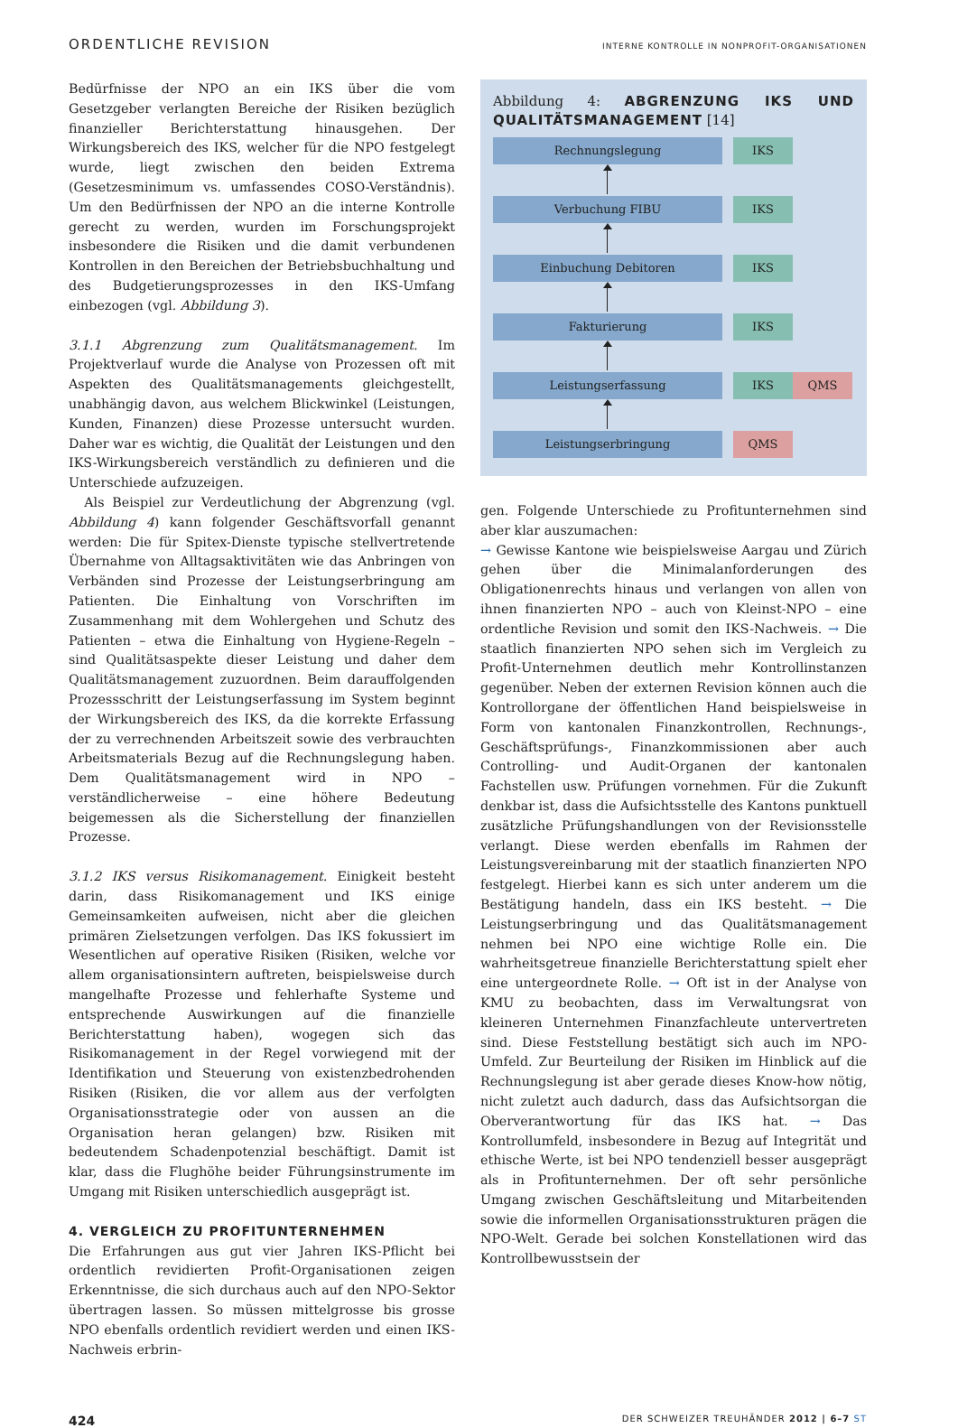ORDENTLICHE REVISION INTERNE KONTROLLE IN NONPROFIT-ORGANISATIONEN
Bedürfnisse der NPO an ein IKS über die vom Gesetzgeber verlangten Bereiche der Risiken bezüglich finanzieller Berichterstattung hinausgehen. Der Wirkungsbereich des IKS, welcher für die NPO festgelegt wurde, liegt zwischen den beiden Extrema (Gesetzesminimum vs. umfassendes COSO-Verständnis). Um den Bedürfnissen der NPO an die interne Kontrolle gerecht zu werden, wurden im Forschungsprojekt insbesondere die Risiken und die damit verbundenen Kontrollen in den Bereichen der Betriebsbuchhaltung und des Budgetierungsprozesses in den IKS-Umfang einbezogen (vgl. Abbildung 3).
3.1.1 Abgrenzung zum Qualitätsmanagement. Im Projektverlauf wurde die Analyse von Prozessen oft mit Aspekten des Qualitätsmanagements gleichgestellt, unabhängig davon, aus welchem Blickwinkel (Leistungen, Kunden, Finanzen) diese Prozesse untersucht wurden. Daher war es wichtig, die Qualität der Leistungen und den IKS-Wirkungsbereich verständlich zu definieren und die Unterschiede aufzuzeigen.
Als Beispiel zur Verdeutlichung der Abgrenzung (vgl. Abbildung 4) kann folgender Geschäftsvorfall genannt werden: Die für Spitex-Dienste typische stellvertretende Übernahme von Alltagsaktivitäten wie das Anbringen von Verbänden sind Prozesse der Leistungserbringung am Patienten. Die Einhaltung von Vorschriften im Zusammenhang mit dem Wohlergehen und Schutz des Patienten – etwa die Einhaltung von Hygiene-Regeln – sind Qualitätsaspekte dieser Leistung und daher dem Qualitätsmanagement zuzuordnen. Beim darauffolgenden Prozessschritt der Leistungserfassung im System beginnt der Wirkungsbereich des IKS, da die korrekte Erfassung der zu verrechnenden Arbeitszeit sowie des verbrauchten Arbeitsmaterials Bezug auf die Rechnungslegung haben. Dem Qualitätsmanagement wird in NPO – verständlicherweise – eine höhere Bedeutung beigemessen als die Sicherstellung der finanziellen Prozesse.
3.1.2 IKS versus Risikomanagement. Einigkeit besteht darin, dass Risikomanagement und IKS einige Gemeinsamkeiten aufweisen, nicht aber die gleichen primären Zielsetzungen verfolgen. Das IKS fokussiert im Wesentlichen auf operative Risiken (Risiken, welche vor allem organisationsintern auftreten, beispielsweise durch mangelhafte Prozesse und fehlerhafte Systeme und entsprechende Auswirkungen auf die finanzielle Berichterstattung haben), wogegen sich das Risikomanagement in der Regel vorwiegend mit der Identifikation und Steuerung von existenzbedrohenden Risiken (Risiken, die vor allem aus der verfolgten Organisationsstrategie oder von aussen an die Organisation heran gelangen) bzw. Risiken mit bedeutendem Schadenpotenzial beschäftigt. Damit ist klar, dass die Flughöhe beider Führungsinstrumente im Umgang mit Risiken unterschiedlich ausgeprägt ist.
4. VERGLEICH ZU PROFITUNTERNEHMEN
Die Erfahrungen aus gut vier Jahren IKS-Pflicht bei ordentlich revidierten Profit-Organisationen zeigen Erkenntnisse, die sich durchaus auch auf den NPO-Sektor übertragen lassen. So müssen mittelgrosse bis grosse NPO ebenfalls ordentlich revidiert werden und einen IKS-Nachweis erbrin-
Abbildung 4: ABGRENZUNG IKS UND QUALITÄTSMANAGEMENT [14]
Rechnungslegung IKS
Verbuchung FIBU IKS
Einbuchung Debitoren IKS
Fakturierung IKS
Leistungserfassung IKS QMS
Leistungserbringung QMS
gen. Folgende Unterschiede zu Profitunternehmen sind aber klar auszumachen:
→ Gewisse Kantone wie beispielsweise Aargau und Zürich gehen über die Minimalanforderungen des Obligationenrechts hinaus und verlangen von allen von ihnen finanzierten NPO – auch von Kleinst-NPO – eine ordentliche Revision und somit den IKS-Nachweis. → Die staatlich finanzierten NPO sehen sich im Vergleich zu Profit-Unternehmen deutlich mehr Kontrollinstanzen gegenüber. Neben der externen Revision können auch die Kontrollorgane der öffentlichen Hand beispielsweise in Form von kantonalen Finanzkontrollen, Rechnungs-, Geschäftsprüfungs-, Finanzkommissionen aber auch Controlling- und Audit-Organen der kantonalen Fachstellen usw. Prüfungen vornehmen. Für die Zukunft denkbar ist, dass die Aufsichtsstelle des Kantons punktuell zusätzliche Prüfungshandlungen von der Revisionsstelle verlangt. Diese werden ebenfalls im Rahmen der Leistungsvereinbarung mit der staatlich finanzierten NPO festgelegt. Hierbei kann es sich unter anderem um die Bestätigung handeln, dass ein IKS besteht. → Die Leistungserbringung und das Qualitätsmanagement nehmen bei NPO eine wichtige Rolle ein. Die wahrheitsgetreue finanzielle Berichterstattung spielt eher eine untergeordnete Rolle. → Oft ist in der Analyse von KMU zu beobachten, dass im Verwaltungsrat von kleineren Unternehmen Finanzfachleute untervertreten sind. Diese Feststellung bestätigt sich auch im NPO-Umfeld. Zur Beurteilung der Risiken im Hinblick auf die Rechnungslegung ist aber gerade dieses Know-how nötig, nicht zuletzt auch dadurch, dass das Aufsichtsorgan die Oberverantwortung für das IKS hat. → Das Kontrollumfeld, insbesondere in Bezug auf Integrität und ethische Werte, ist bei NPO tendenziell besser ausgeprägt als in Profitunternehmen. Der oft sehr persönliche Umgang zwischen Geschäftsleitung und Mitarbeitenden sowie die informellen Organisationsstrukturen prägen die NPO-Welt. Gerade bei solchen Konstellationen wird das Kontrollbewusstsein der
424 DER SCHWEIZER TREUHÄNDER 2012 | 6–7 ST